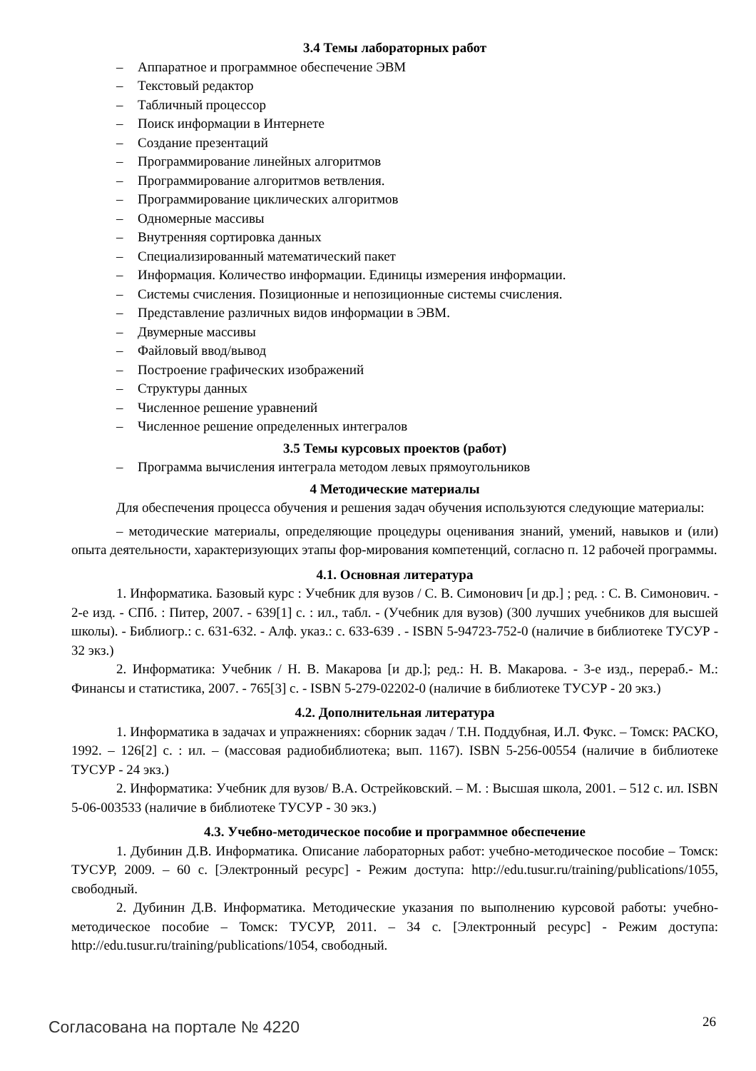3.4 Темы лабораторных работ
– Аппаратное и программное обеспечение ЭВМ
– Текстовый редактор
– Табличный процессор
– Поиск информации в Интернете
– Создание презентаций
– Программирование линейных алгоритмов
– Программирование алгоритмов ветвления.
– Программирование циклических алгоритмов
– Одномерные массивы
– Внутренняя сортировка данных
– Специализированный математический пакет
– Информация. Количество информации. Единицы измерения информации.
– Системы счисления. Позиционные и непозиционные системы счисления.
– Представление различных видов информации в ЭВМ.
– Двумерные массивы
– Файловый ввод/вывод
– Построение графических изображений
– Структуры данных
– Численное решение уравнений
– Численное решение определенных интегралов
3.5 Темы курсовых проектов (работ)
– Программа вычисления интеграла методом левых прямоугольников
4 Методические материалы
Для обеспечения процесса обучения и решения задач обучения используются следующие материалы:
– методические материалы, определяющие процедуры оценивания знаний, умений, навыков и (или) опыта деятельности, характеризующих этапы фор-мирования компетенций, согласно п. 12 рабочей программы.
4.1. Основная литература
1. Информатика. Базовый курс : Учебник для вузов / С. В. Симонович [и др.] ; ред. : С. В. Симонович. - 2-е изд. - СПб. : Питер, 2007. - 639[1] с. : ил., табл. - (Учебник для вузов) (300 лучших учебников для высшей школы). - Библиогр.: с. 631-632. - Алф. указ.: с. 633-639 . - ISBN 5-94723-752-0 (наличие в библиотеке ТУСУР - 32 экз.)
2. Информатика: Учебник / Н. В. Макарова [и др.]; ред.: Н. В. Макарова. - 3-е изд., перераб.- М.: Финансы и статистика, 2007. - 765[3] с. - ISBN 5-279-02202-0 (наличие в библиотеке ТУСУР - 20 экз.)
4.2. Дополнительная литература
1. Информатика в задачах и упражнениях: сборник задач / Т.Н. Поддубная, И.Л. Фукс. – Томск: РАСКО, 1992. – 126[2] с. : ил. – (массовая радиобиблиотека; вып. 1167). ISBN 5-256-00554 (наличие в библиотеке ТУСУР - 24 экз.)
2. Информатика: Учебник для вузов/ В.А. Острейковский. – М. : Высшая школа, 2001. – 512 с. ил. ISBN 5-06-003533 (наличие в библиотеке ТУСУР - 30 экз.)
4.3. Учебно-методическое пособие и программное обеспечение
1. Дубинин Д.В. Информатика. Описание лабораторных работ: учебно-методическое пособие – Томск: ТУСУР, 2009. – 60 с. [Электронный ресурс] - Режим доступа: http://edu.tusur.ru/training/publications/1055, свободный.
2. Дубинин Д.В. Информатика. Методические указания по выполнению курсовой работы: учебно-методическое пособие – Томск: ТУСУР, 2011. – 34 с. [Электронный ресурс] - Режим доступа: http://edu.tusur.ru/training/publications/1054, свободный.
Согласована на портале № 4220 26